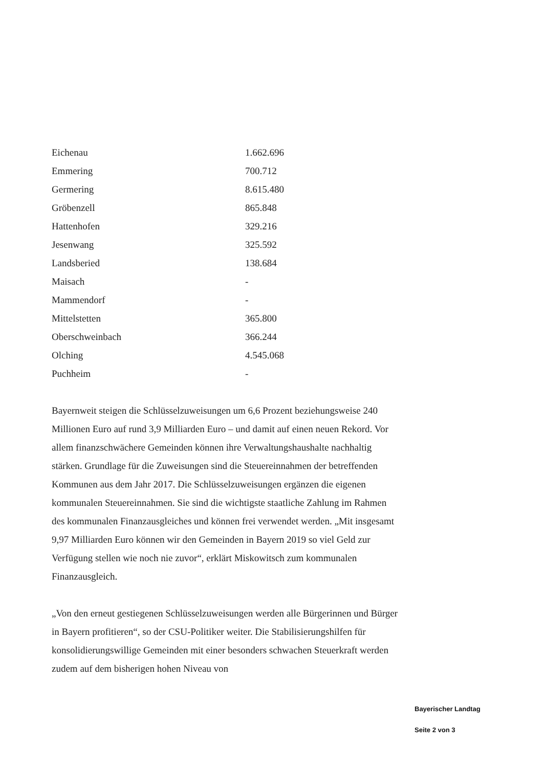| Eichenau | 1.662.696 |
| Emmering | 700.712 |
| Germering | 8.615.480 |
| Gröbenzell | 865.848 |
| Hattenhofen | 329.216 |
| Jesenwang | 325.592 |
| Landsberied | 138.684 |
| Maisach | - |
| Mammendorf | - |
| Mittelstetten | 365.800 |
| Oberschweinbach | 366.244 |
| Olching | 4.545.068 |
| Puchheim | - |
Bayernweit steigen die Schlüsselzuweisungen um 6,6 Prozent beziehungsweise 240 Millionen Euro auf rund 3,9 Milliarden Euro – und damit auf einen neuen Rekord. Vor allem finanzschwächere Gemeinden können ihre Verwaltungshaushalte nachhaltig stärken. Grundlage für die Zuweisungen sind die Steuereinnahmen der betreffenden Kommunen aus dem Jahr 2017. Die Schlüsselzuweisungen ergänzen die eigenen kommunalen Steuereinnahmen. Sie sind die wichtigste staatliche Zahlung im Rahmen des kommunalen Finanzausgleiches und können frei verwendet werden. „Mit insgesamt 9,97 Milliarden Euro können wir den Gemeinden in Bayern 2019 so viel Geld zur Verfügung stellen wie noch nie zuvor“, erklärt Miskowitsch zum kommunalen Finanzausgleich.
„Von den erneut gestiegenen Schlüsselzuweisungen werden alle Bürgerinnen und Bürger in Bayern profitieren“, so der CSU-Politiker weiter. Die Stabilisierungshilfen für konsolidierungswillige Gemeinden mit einer besonders schwachen Steuerkraft werden zudem auf dem bisherigen hohen Niveau von
Bayerischer Landtag
Seite 2 von 3